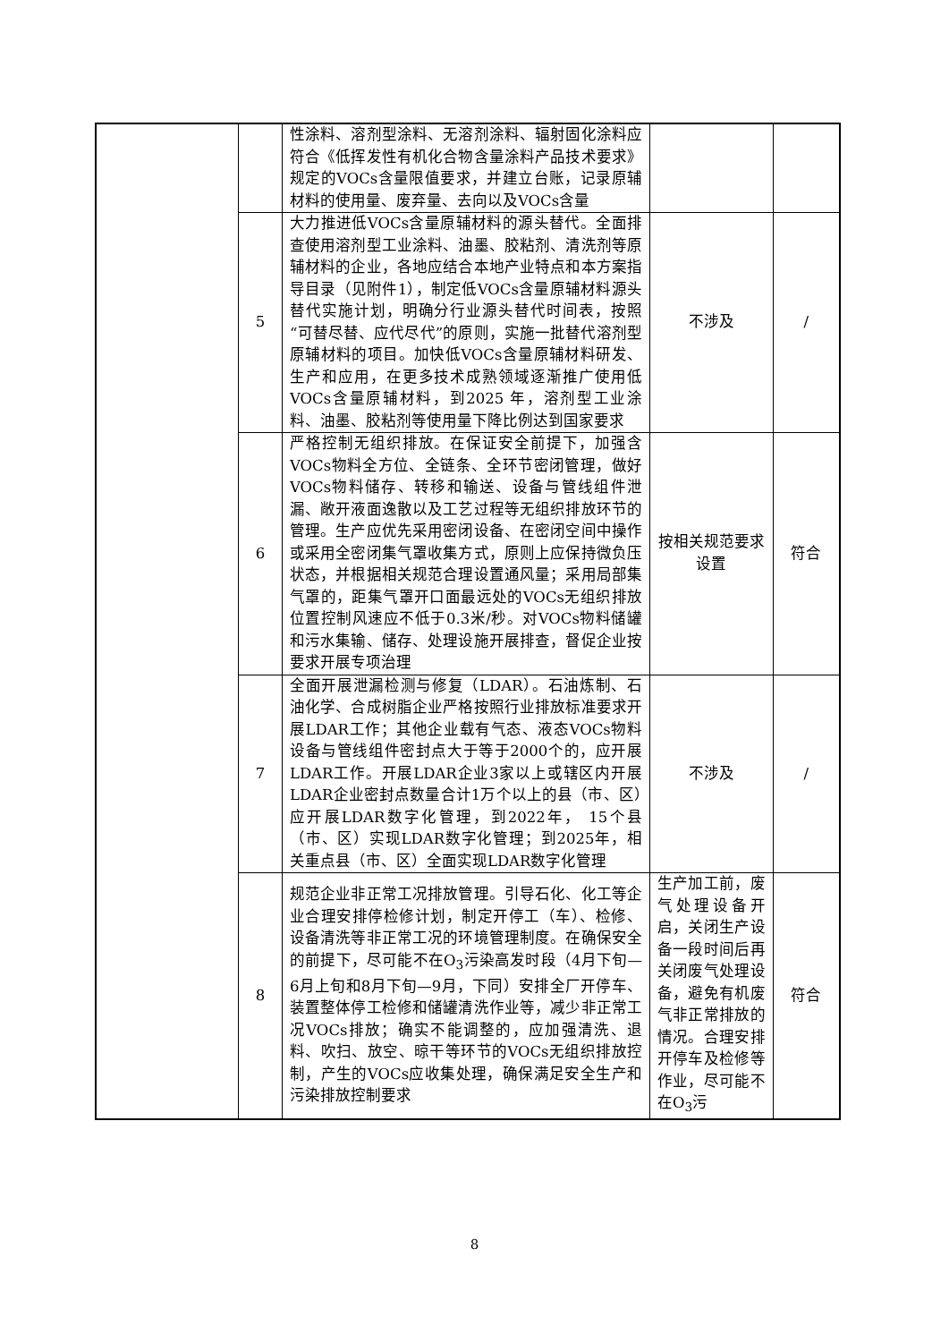| | | 性涂料、溶剂型涂料、无溶剂涂料、辐射固化涂料应符合《低挥发性有机化合物含量涂料产品技术要求》规定的VOCs含量限值要求，并建立台账，记录原辅材料的使用量、废弃量、去向以及VOCs含量 | | |
| | 5 | 大力推进低VOCs含量原辅材料的源头替代。全面排查使用溶剂型工业涂料、油墨、胶粘剂、清洗剂等原辅材料的企业，各地应结合本地产业特点和本方案指导目录（见附件1），制定低VOCs含量原辅材料源头替代实施计划，明确分行业源头替代时间表，按照“可替尽替、应代尽代”的原则，实施一批替代溶剂型原辅材料的项目。加快低VOCs含量原辅材料研发、生产和应用，在更多技术成熟领域逐渐推广使用低VOCs含量原辅材料，到2025 年，溶剂型工业涂料、油墨、胶粘剂等使用量下降比例达到国家要求 | 不涉及 | / |
| | 6 | 严格控制无组织排放。在保证安全前提下，加强含VOCs物料全方位、全链条、全环节密闭管理，做好VOCs物料储存、转移和输送、设备与管线组件泄漏、敞开液面逸散以及工艺过程等无组织排放环节的管理。生产应优先采用密闭设备、在密闭空间中操作或采用全密闭集气罩收集方式，原则上应保持微负压状态，并根据相关规范合理设置通风量；采用局部集气罩的，距集气罩开口面最远处的VOCs无组织排放位置控制风速应不低于0.3米/秒。对VOCs物料储罐和污水集输、储存、处理设施开展排查，督促企业按要求开展专项治理 | 按相关规范要求设置 | 符合 |
| | 7 | 全面开展泄漏检测与修复（LDAR）。石油炼制、石油化学、合成树脂企业严格按照行业排放标准要求开展LDAR工作；其他企业载有气态、液态VOCs物料设备与管线组件密封点大于等于2000个的，应开展LDAR工作。开展LDAR企业3家以上或辖区内开展LDAR企业密封点数量合计1万个以上的县（市、区）应开展LDAR数字化管理，到2022年， 15个县（市、区）实现LDAR数字化管理；到2025年，相关重点县（市、区）全面实现LDAR数字化管理 | 不涉及 | / |
| | 8 | 规范企业非正常工况排放管理。引导石化、化工等企业合理安排停检修计划，制定开停工（车）、检修、设备清洗等非正常工况的环境管理制度。在确保安全的前提下，尽可能不在O<sub>3</sub>污染高发时段（4月下旬—6月上旬和8月下旬—9月，下同）安排全厂开停车、装置整体停工检修和储罐清洗作业等，减少非正常工况VOCs排放；确实不能调整的，应加强清洗、退料、吹扫、放空、晾干等环节的VOCs无组织排放控制，产生的VOCs应收集处理，确保满足安全生产和污染排放控制要求 | 生产加工前，废气处理设备开启，关闭生产设备一段时间后再关闭废气处理设备，避免有机废气非正常排放的情况。合理安排开停车及检修等作业，尽可能不在O<sub>3</sub>污 | 符合 |
8